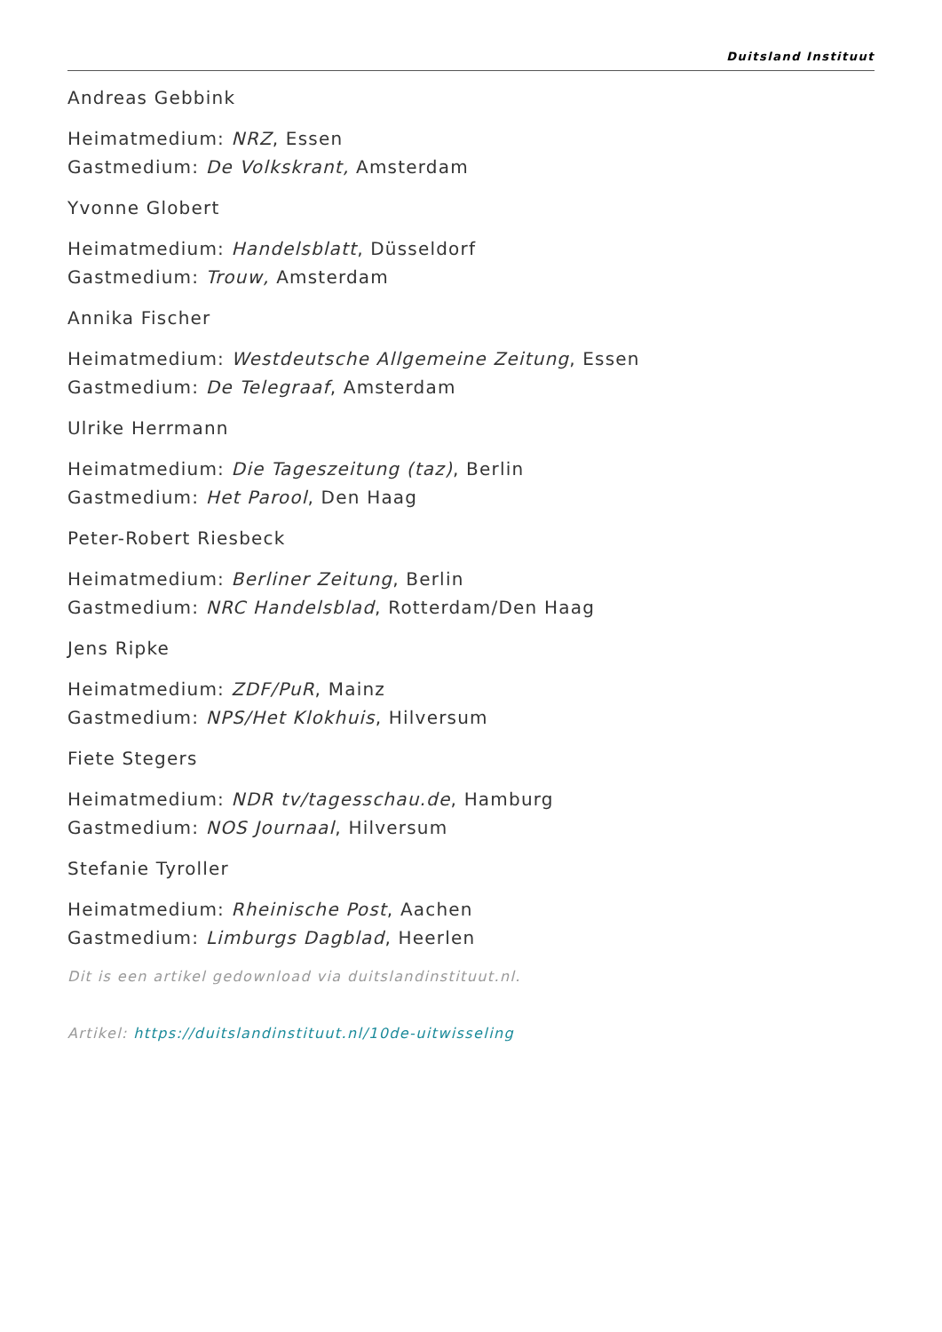Duitsland Instituut
Andreas Gebbink
Heimatmedium: NRZ, Essen
Gastmedium: De Volkskrant, Amsterdam
Yvonne Globert
Heimatmedium: Handelsblatt, Düsseldorf
Gastmedium: Trouw, Amsterdam
Annika Fischer
Heimatmedium: Westdeutsche Allgemeine Zeitung, Essen
Gastmedium: De Telegraaf, Amsterdam
Ulrike Herrmann
Heimatmedium: Die Tageszeitung (taz), Berlin
Gastmedium: Het Parool, Den Haag
Peter-Robert Riesbeck
Heimatmedium: Berliner Zeitung, Berlin
Gastmedium: NRC Handelsblad, Rotterdam/Den Haag
Jens Ripke
Heimatmedium: ZDF/PuR, Mainz
Gastmedium: NPS/Het Klokhuis, Hilversum
Fiete Stegers
Heimatmedium: NDR tv/tagesschau.de, Hamburg
Gastmedium: NOS Journaal, Hilversum
Stefanie Tyroller
Heimatmedium: Rheinische Post, Aachen
Gastmedium: Limburgs Dagblad, Heerlen
Dit is een artikel gedownload via duitslandinstituut.nl.
Artikel: https://duitslandinstituut.nl/10de-uitwisseling